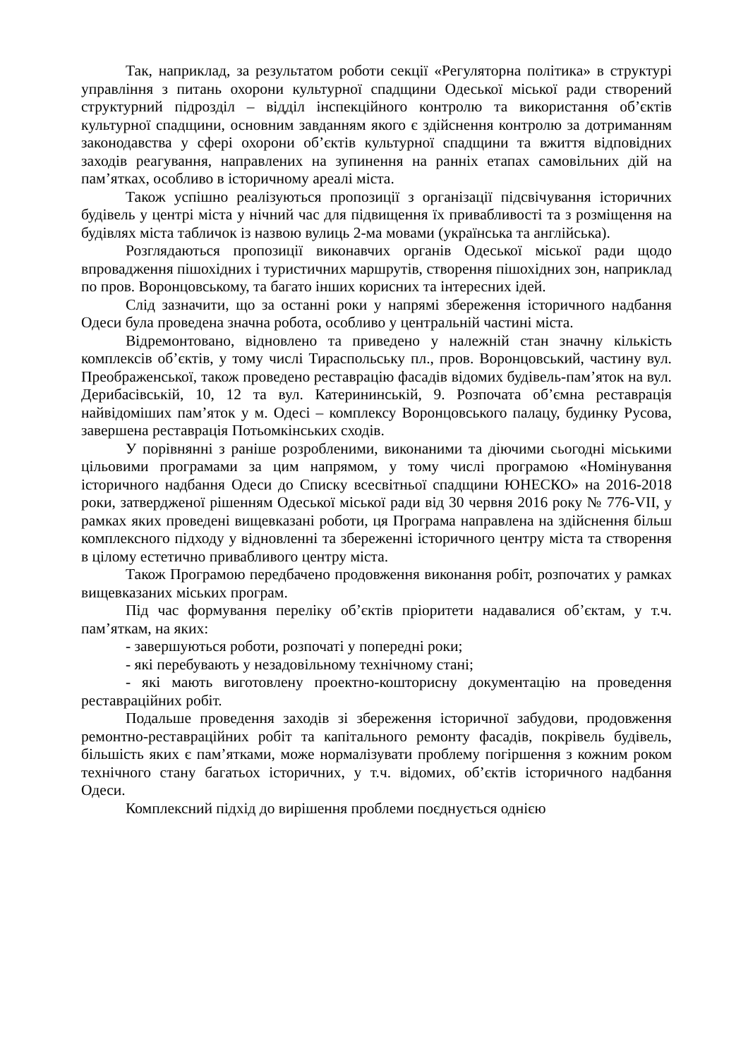Так, наприклад, за результатом роботи секції «Регуляторна політика» в структурі управління з питань охорони культурної спадщини Одеської міської ради створений структурний підрозділ – відділ інспекційного контролю та використання об’єктів культурної спадщини, основним завданням якого є здійснення контролю за дотриманням законодавства у сфері охорони об’єктів культурної спадщини та вжиття відповідних заходів реагування, направлених на зупинення на ранніх етапах самовільних дій на пам’ятках, особливо в історичному ареалі міста.
Також успішно реалізуються пропозиції з організації підсвічування історичних будівель у центрі міста у нічний час для підвищення їх привабливості та з розміщення на будівлях міста табличок із назвою вулиць 2-ма мовами (українська та англійська).
Розглядаються пропозиції виконавчих органів Одеської міської ради щодо впровадження пішохідних і туристичних маршрутів, створення пішохідних зон, наприклад по пров. Воронцовському, та багато інших корисних та інтересних ідей.
Слід зазначити, що за останні роки у напрямі збереження історичного надбання Одеси була проведена значна робота, особливо у центральній частині міста.
Відремонтовано, відновлено та приведено у належній стан значну кількість комплексів об’єктів, у тому числі Тираспольську пл., пров. Воронцовський, частину вул. Преображенської, також проведено реставрацію фасадів відомих будівель-пам’яток на вул. Дерибасівській, 10, 12 та вул. Катерининській, 9. Розпочата об’ємна реставрація найвідоміших пам’яток у м. Одесі – комплексу Воронцовського палацу, будинку Русова, завершена реставрація Потьомкінських сходів.
У порівнянні з раніше розробленими, виконаними та діючими сьогодні міськими цільовими програмами за цим напрямом, у тому числі програмою «Номінування історичного надбання Одеси до Списку всесвітньої спадщини ЮНЕСКО» на 2016-2018 роки, затвердженої рішенням Одеської міської ради від 30 червня 2016 року № 776-VII, у рамках яких проведені вищевказані роботи, ця Програма направлена на здійснення більш комплексного підходу у відновленні та збереженні історичного центру міста та створення в цілому естетично привабливого центру міста.
Також Програмою передбачено продовження виконання робіт, розпочатих у рамках вищевказаних міських програм.
Під час формування переліку об’єктів пріоритети надавалися об’єктам, у т.ч. пам’яткам, на яких:
- завершуються роботи, розпочаті у попередні роки;
- які перебувають у незадовільному технічному стані;
- які мають виготовлену проектно-кошторисну документацію на проведення реставраційних робіт.
Подальше проведення заходів зі збереження історичної забудови, продовження ремонтно-реставраційних робіт та капітального ремонту фасадів, покрівель будівель, більшість яких є пам’ятками, може нормалізувати проблему погіршення з кожним роком технічного стану багатьох історичних, у т.ч. відомих, об’єктів історичного надбання Одеси.
Комплексний підхід до вирішення проблеми поєднується однією